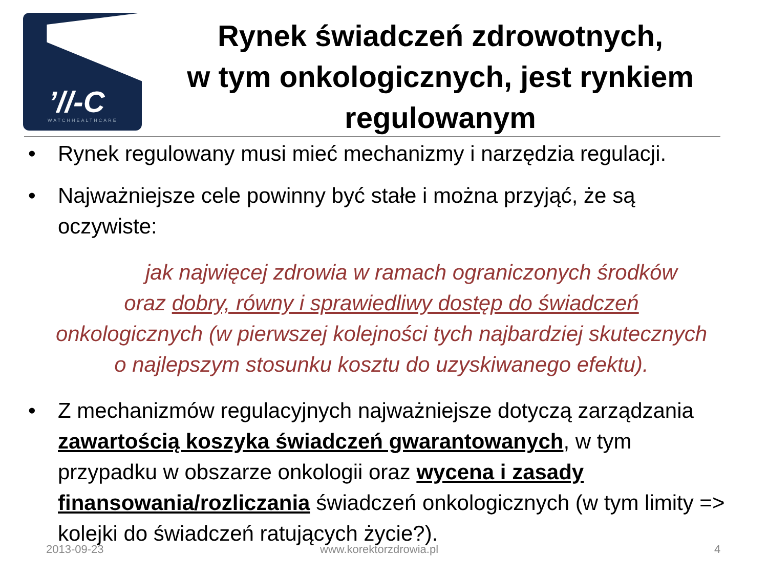’//-C
WATCHHEALTHCARE
Rynek świadczeń zdrowotnych,
w tym onkologicznych, jest rynkiem
regulowanym
• Rynek regulowany musi mieć mechanizmy i narzędzia regulacji.
• Najważniejsze cele powinny być stałe i można przyjąć, że są oczywiste:
jak najwięcej zdrowia w ramach ograniczonych środków
oraz dobry, równy i sprawiedliwy dostęp do świadczeń
onkologicznych (w pierwszej kolejności tych najbardziej skutecznych
o najlepszym stosunku kosztu do uzyskiwanego efektu).
• Z mechanizmów regulacyjnych najważniejsze dotyczą zarządzania zawartością koszyka świadczeń gwarantowanych, w tym przypadku w obszarze onkologii oraz wycena i zasady finansowania/rozliczania świadczeń onkologicznych (w tym limity => kolejki do świadczeń ratujących życie?).
2013-09-23 www.korektorzdrowia.pl 4